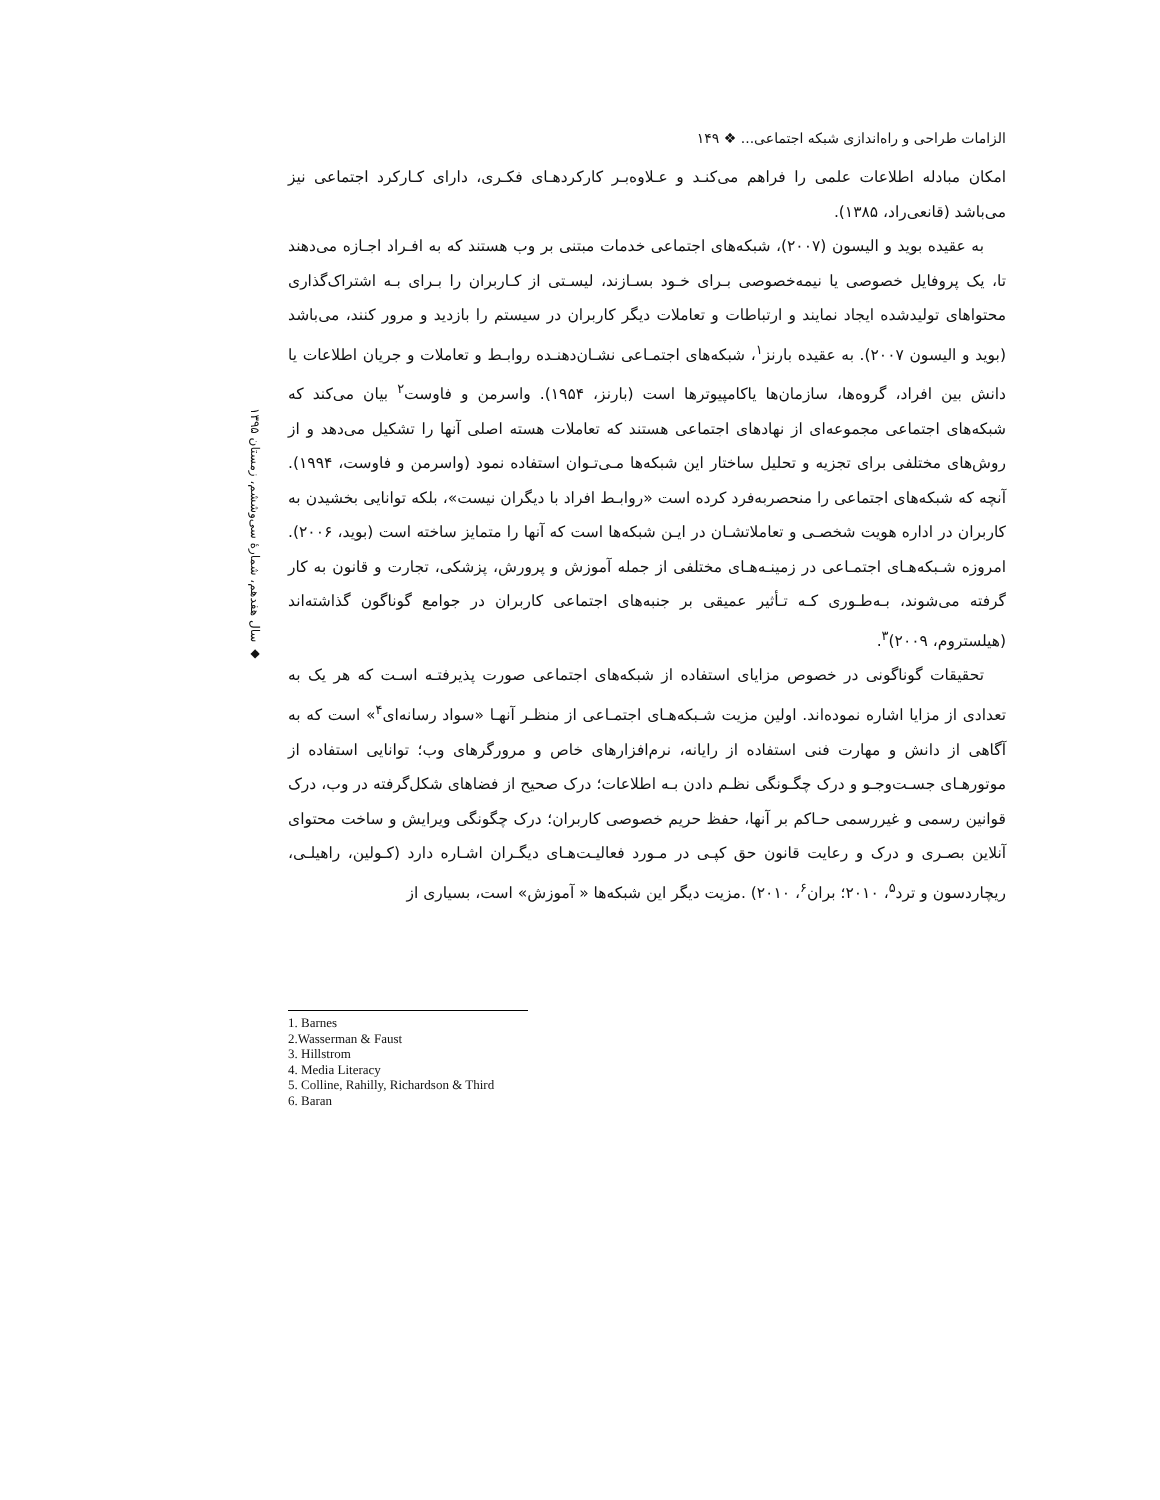◆ سال هفدهم، شمارهٔ سی‌وششم، زمستان ۱۳۹۵
الزامات طراحی و راه‌اندازی شبکه اجتماعی... ❖ ۱۴۹
امکان مبادله اطلاعات علمی را فراهم می‌کنـد و عـلاوه‌بـر کارکردهـای فکـری، دارای کـارکرد اجتماعی نیز می‌باشد (قانعی‌راد، ۱۳۸۵).
به عقیده بوید و الیسون (۲۰۰۷)، شبکه‌های اجتماعی خدمات مبتنی بر وب هستند که به افـراد اجـازه می‌دهند تا، یک پروفایل خصوصی یا نیمه‌خصوصی بـرای خـود بسـازند، لیسـتی از کـاربران را بـرای بـه اشتراک‌گذاری محتواهای تولیدشده ایجاد نمایند و ارتباطات و تعاملات دیگر کاربران در سیستم را بازدید و مرور کنند، می‌باشد (بوید و الیسون ۲۰۰۷). به عقیده بارنز<sup>۱</sup>، شبکه‌های اجتمـاعی نشـان‌دهنـده روابـط و تعاملات و جریان اطلاعات یا دانش بین افراد، گروه‌ها، سازمان‌ها یاکامپیوترها است (بارنز، ۱۹۵۴). واسرمن و فاوست<sup>۲</sup> بیان می‌کند که شبکه‌های اجتماعی مجموعه‌ای از نهادهای اجتماعی هستند که تعاملات هسته اصلی آنها را تشکیل می‌دهد و از روش‌های مختلفی برای تجزیه و تحلیل ساختار این شبکه‌ها مـی‌تـوان استفاده نمود (واسرمن و فاوست، ۱۹۹۴). آنچه که شبکه‌های اجتماعی را منحصربه‌فرد کرده است «روابـط افراد با دیگران نیست»، بلکه توانایی بخشیدن به کاربران در اداره هویت شخصـی و تعاملاتشـان در ایـن شبکه‌ها است که آنها را متمایز ساخته است (بوید، ۲۰۰۶). امروزه شـبکه‌هـای اجتمـاعی در زمینـه‌هـای مختلفی از جمله آموزش و پرورش، پزشکی، تجارت و قانون به کار گرفته می‌شوند، بـه‌طـوری کـه تـأثیر عمیقی بر جنبه‌های اجتماعی کاربران در جوامع گوناگون گذاشته‌اند (هیلستروم، ۲۰۰۹)<sup>۳</sup>.
تحقیقات گوناگونی در خصوص مزایای استفاده از شبکه‌های اجتماعی صورت پذیرفتـه اسـت که هر یک به تعدادی از مزایا اشاره نموده‌اند. اولین مزیت شـبکه‌هـای اجتمـاعی از منظـر آنهـا «سواد رسانه‌ای<sup>۴</sup>» است که به آگاهی از دانش و مهارت فنی استفاده از رایانه، نرم‌افزارهای خاص و مرورگرهای وب؛ توانایی استفاده از موتورهـای جسـت‌وجـو و درک چگـونگی نظـم دادن بـه اطلاعات؛ درک صحیح از فضاهای شکل‌گرفته در وب، درک قوانین رسمی و غیررسمی حـاکم بر آنها، حفظ حریم خصوصی کاربران؛ درک چگونگی ویرایش و ساخت محتوای آنلاین بصـری و درک و رعایت قانون حق کپـی در مـورد فعالیـت‌هـای دیگـران اشـاره دارد (کـولین، راهیلـی، ریچاردسون و ترد<sup>۵</sup>، ۲۰۱۰؛ بران<sup>۶</sup>، ۲۰۱۰) .مزیت دیگر این شبکه‌ها « آموزش» است، بسیاری از
1. Barnes
2.Wasserman & Faust
3. Hillstrom
4. Media Literacy
5. Colline, Rahilly, Richardson & Third
6. Baran